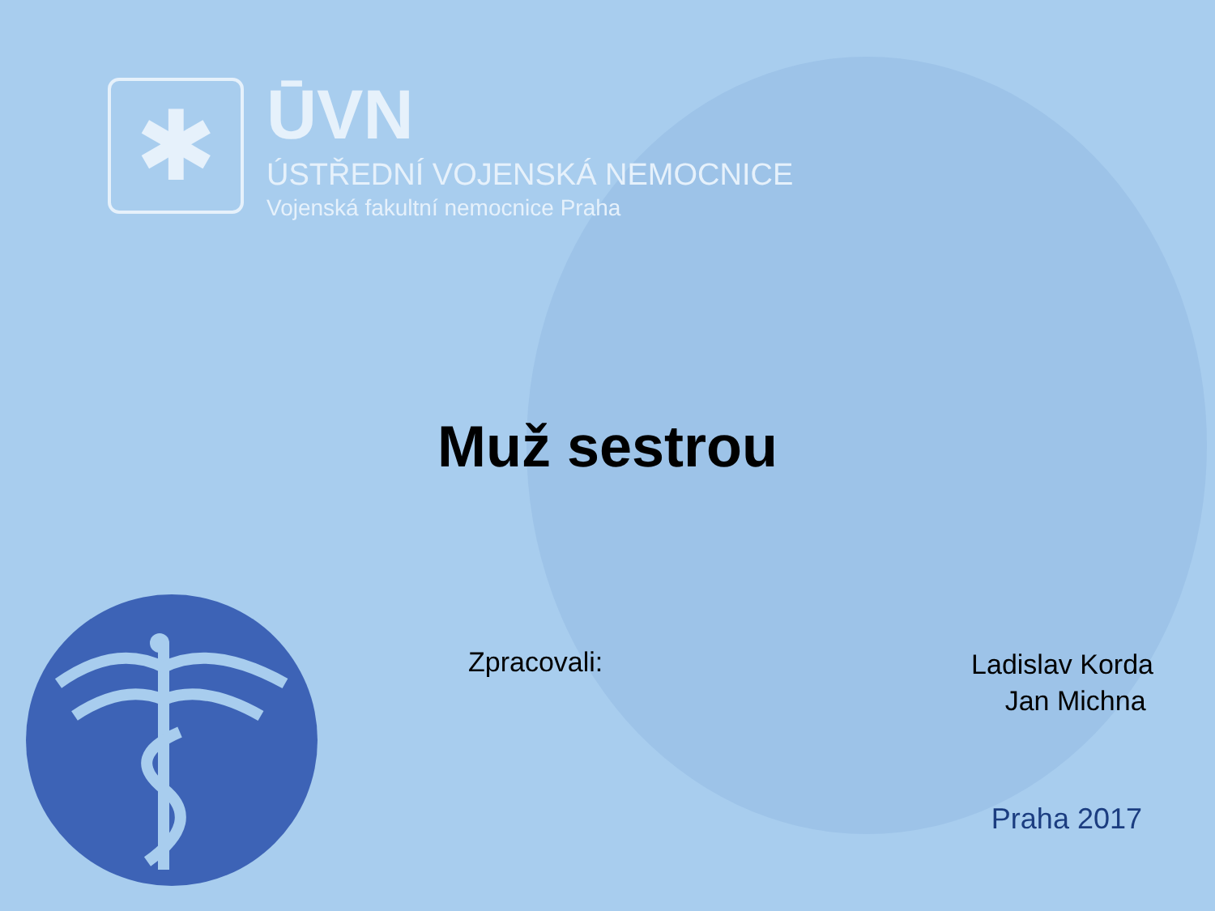✱
ŪVN
ÚSTŘEDNÍ VOJENSKÁ NEMOCNICE
Vojenská fakultní nemocnice Praha
Muž sestrou
Zpracovali:
Ladislav Korda
Jan Michna
Praha 2017